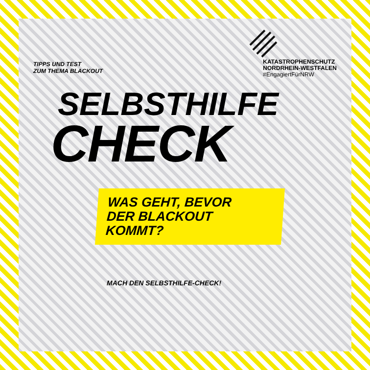TIPPS UND TEST
ZUM THEMA BLACKOUT
KATASTROPHENSCHUTZ
NORDRHEIN-WESTFALEN
#EngagiertFürNRW
SELBSTHILFE
CHECK
WAS GEHT, BEVOR
DER BLACKOUT
KOMMT?
MACH DEN SELBSTHILFE-CHECK!